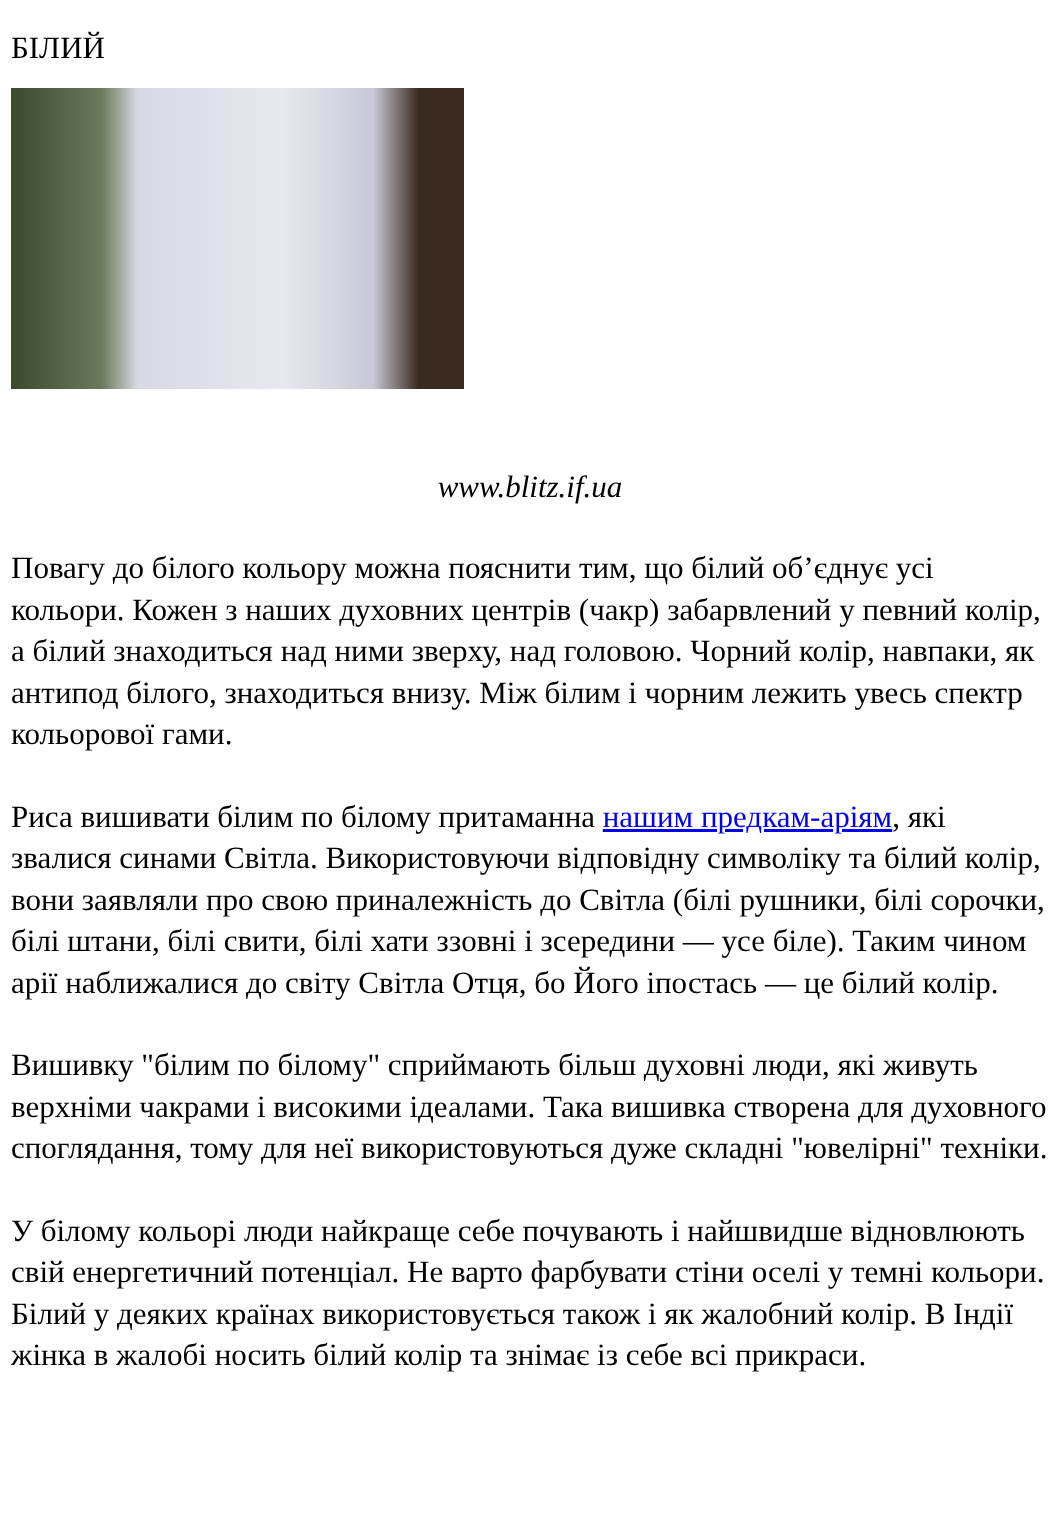БІЛИЙ
www.blitz.if.ua
Повагу до білого кольору можна пояснити тим, що білий об’єднує усі кольори. Кожен з наших духовних центрів (чакр) забарвлений у певний колір, а білий знаходиться над ними зверху, над головою. Чорний колір, навпаки, як антипод білого, знаходиться внизу. Між білим і чорним лежить увесь спектр кольорової гами.
Риса вишивати білим по білому притаманна нашим предкам-аріям, які звалися синами Світла. Використовуючи відповідну символіку та білий колір, вони заявляли про свою приналежність до Світла (білі рушники, білі сорочки, білі штани, білі свити, білі хати ззовні і зсередини — усе біле). Таким чином арії наближалися до світу Світла Отця, бо Його іпостась — це білий колір.
Вишивку "білим по білому" сприймають більш духовні люди, які живуть верхніми чакрами і високими ідеалами. Така вишивка створена для духовного споглядання, тому для неї використовуються дуже складні "ювелірні" техніки.
У білому кольорі люди найкраще себе почувають і найшвидше відновлюють свій енергетичний потенціал. Не варто фарбувати стіни оселі у темні кольори. Білий у деяких країнах використовується також і як жалобний колір. В Індії жінка в жалобі носить білий колір та знімає із себе всі прикраси.